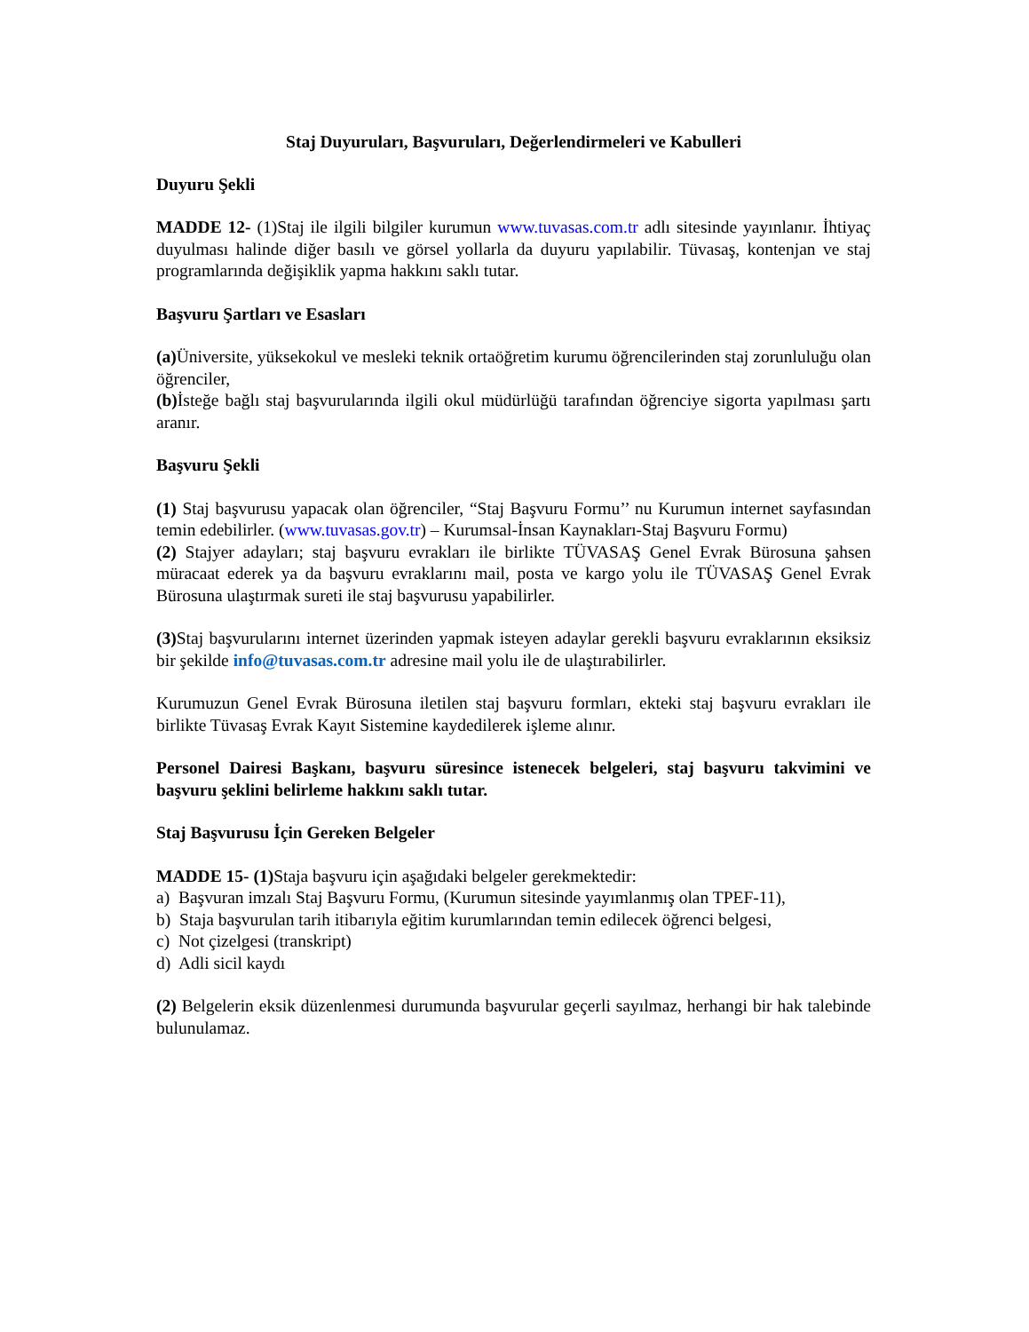Staj Duyuruları, Başvuruları, Değerlendirmeleri ve Kabulleri
Duyuru Şekli
MADDE 12- (1)Staj ile ilgili bilgiler kurumun www.tuvasas.com.tr adlı sitesinde yayınlanır. İhtiyaç duyulması halinde diğer basılı ve görsel yollarla da duyuru yapılabilir. Tüvasaş, kontenjan ve staj programlarında değişiklik yapma hakkını saklı tutar.
Başvuru Şartları ve Esasları
(a) Üniversite, yüksekokul ve mesleki teknik ortaöğretim kurumu öğrencilerinden staj zorunluluğu olan öğrenciler,
(b) İsteğe bağlı staj başvurularında ilgili okul müdürlüğü tarafından öğrenciye sigorta yapılması şartı aranır.
Başvuru Şekli
(1) Staj başvurusu yapacak olan öğrenciler, “Staj Başvuru Formu’’ nu Kurumun internet sayfasından temin edebilirler. (www.tuvasas.gov.tr) – Kurumsal-İnsan Kaynakları-Staj Başvuru Formu)
(2) Stajyer adayları; staj başvuru evrakları ile birlikte TÜVASAŞ Genel Evrak Bürosuna şahsen müracaat ederek ya da başvuru evraklarını mail, posta ve kargo yolu ile TÜVASAŞ Genel Evrak Bürosuna ulaştırmak sureti ile staj başvurusu yapabilirler.
(3) Staj başvurularını internet üzerinden yapmak isteyen adaylar gerekli başvuru evraklarının eksiksiz bir şekilde info@tuvasas.com.tr adresine mail yolu ile de ulaştırabilirler.
Kurumuzun Genel Evrak Bürosuna iletilen staj başvuru formları, ekteki staj başvuru evrakları ile birlikte Tüvasaş Evrak Kayıt Sistemine kaydedilerek işleme alınır.
Personel Dairesi Başkanı, başvuru süresince istenecek belgeleri, staj başvuru takvimini ve başvuru şeklini belirleme hakkını saklı tutar.
Staj Başvurusu İçin Gereken Belgeler
MADDE 15- (1) Staja başvuru için aşağıdaki belgeler gerekmektedir:
a) Başvuran imzalı Staj Başvuru Formu, (Kurumun sitesinde yayımlanmış olan TPEF-11),
b) Staja başvurulan tarih itibarıyla eğitim kurumlarından temin edilecek öğrenci belgesi,
c) Not çizelgesi (transkript)
d) Adli sicil kaydı
(2) Belgelerin eksik düzenlenmesi durumunda başvurular geçerli sayılmaz, herhangi bir hak talebinde bulunulamaz.